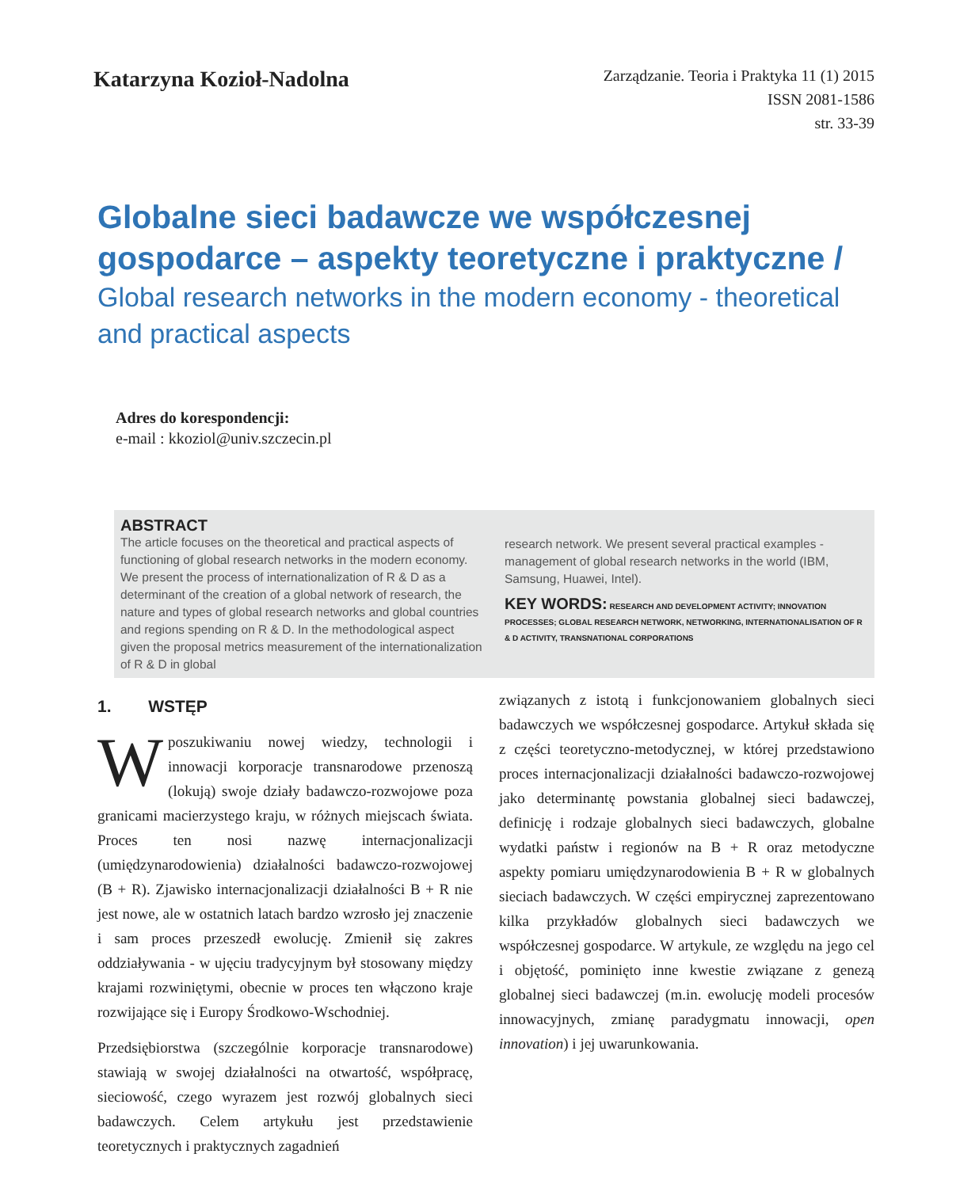Katarzyna Kozioł-Nadolna
Zarządzanie. Teoria i Praktyka 11 (1) 2015
ISSN 2081-1586
str. 33-39
Globalne sieci badawcze we współczesnej gospodarce – aspekty teoretyczne i praktyczne /
Global research networks in the modern economy - theoretical and practical aspects
Adres do korespondencji:
e-mail : kkoziol@univ.szczecin.pl
ABSTRACT
The article focuses on the theoretical and practical aspects of functioning of global research networks in the modern economy. We present the process of internationalization of R & D as a determinant of the creation of a global network of research, the nature and types of global research networks and global countries and regions spending on R & D. In the methodological aspect given the proposal metrics measurement of the internationalization of R & D in global
research network. We present several practical examples - management of global research networks in the world (IBM, Samsung, Huawei, Intel).
KEY WORDS: RESEARCH AND DEVELOPMENT ACTIVITY; INNOVATION PROCESSES; GLOBAL RESEARCH NETWORK, NETWORKING, INTERNATIONALISATION OF R & D ACTIVITY, TRANSNATIONAL CORPORATIONS
1. WSTĘP
Wposzukiwaniu nowej wiedzy, technologii i innowacji korporacje transnarodowe przenoszą (lokują) swoje działy badawczo-rozwojowe poza granicami macierzystego kraju, w różnych miejscach świata. Proces ten nosi nazwę internacjonalizacji (umiędzynarodowienia) działalności badawczo-rozwojowej (B + R). Zjawisko internacjonalizacji działalności B + R nie jest nowe, ale w ostatnich latach bardzo wzrosło jej znaczenie i sam proces przeszedł ewolucję. Zmienił się zakres oddziaływania - w ujęciu tradycyjnym był stosowany między krajami rozwiniętymi, obecnie w proces ten włączono kraje rozwijające się i Europy Środkowo-Wschodniej.
Przedsiębiorstwa (szczególnie korporacje transnarodowe) stawiają w swojej działalności na otwartość, współpracę, sieciowość, czego wyrazem jest rozwój globalnych sieci badawczych. Celem artykułu jest przedstawienie teoretycznych i praktycznych zagadnień
związanych z istotą i funkcjonowaniem globalnych sieci badawczych we współczesnej gospodarce. Artykuł składa się z części teoretyczno-metodycznej, w której przedstawiono proces internacjonalizacji działalności badawczo-rozwojowej jako determinantę powstania globalnej sieci badawczej, definicję i rodzaje globalnych sieci badawczych, globalne wydatki państw i regionów na B + R oraz metodyczne aspekty pomiaru umiędzynarodowienia B + R w globalnych sieciach badawczych. W części empirycznej zaprezentowano kilka przykładów globalnych sieci badawczych we współczesnej gospodarce. W artykule, ze względu na jego cel i objętość, pominięto inne kwestie związane z genezą globalnej sieci badawczej (m.in. ewolucję modeli procesów innowacyjnych, zmianę paradygmatu innowacji, open innovation) i jej uwarunkowania.